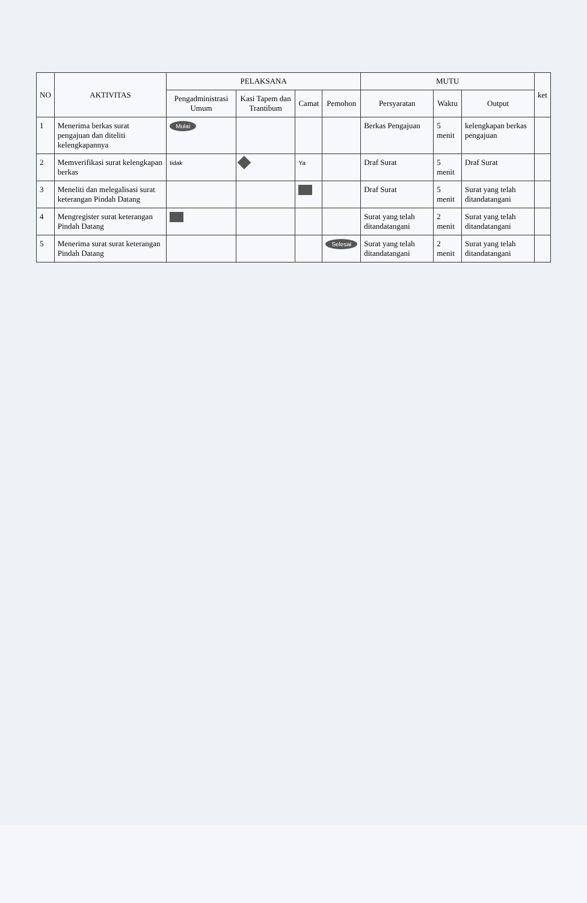| NO | AKTIVITAS | PELAKSANA | | | | MUTU | | | ket |
| --- | --- | --- | --- | --- | --- | --- | --- | --- | --- |
| | | Pengadministrasi Umum | Kasi Tapem dan Trantibum | Camat | Pemohon | Persyaratan | Waktu | Output | |
| 1 | Menerima berkas surat pengajuan dan diteliti kelengkapannya | Mulai | | | | Berkas Pengajuan | 5 menit | kelengkapan berkas pengajuan | |
| 2 | Memverifikasi surat kelengkapan berkas | tidak | | Ya | | Draf Surat | 5 menit | Draf Surat | |
| 3 | Meneliti dan melegalisasi surat keterangan Pindah Datang | | | | | Draf Surat | 5 menit | Surat yang telah ditandatangani | |
| 4 | Mengregister surat keterangan Pindah Datang | | | | | Surat yang telah ditandatangani | 2 menit | Surat yang telah ditandatangani | |
| 5 | Menerima surat surat keterangan Pindah Datang | | | | Selesai | Surat yang telah ditandatangani | 2 menit | Surat yang telah ditandatangani | |